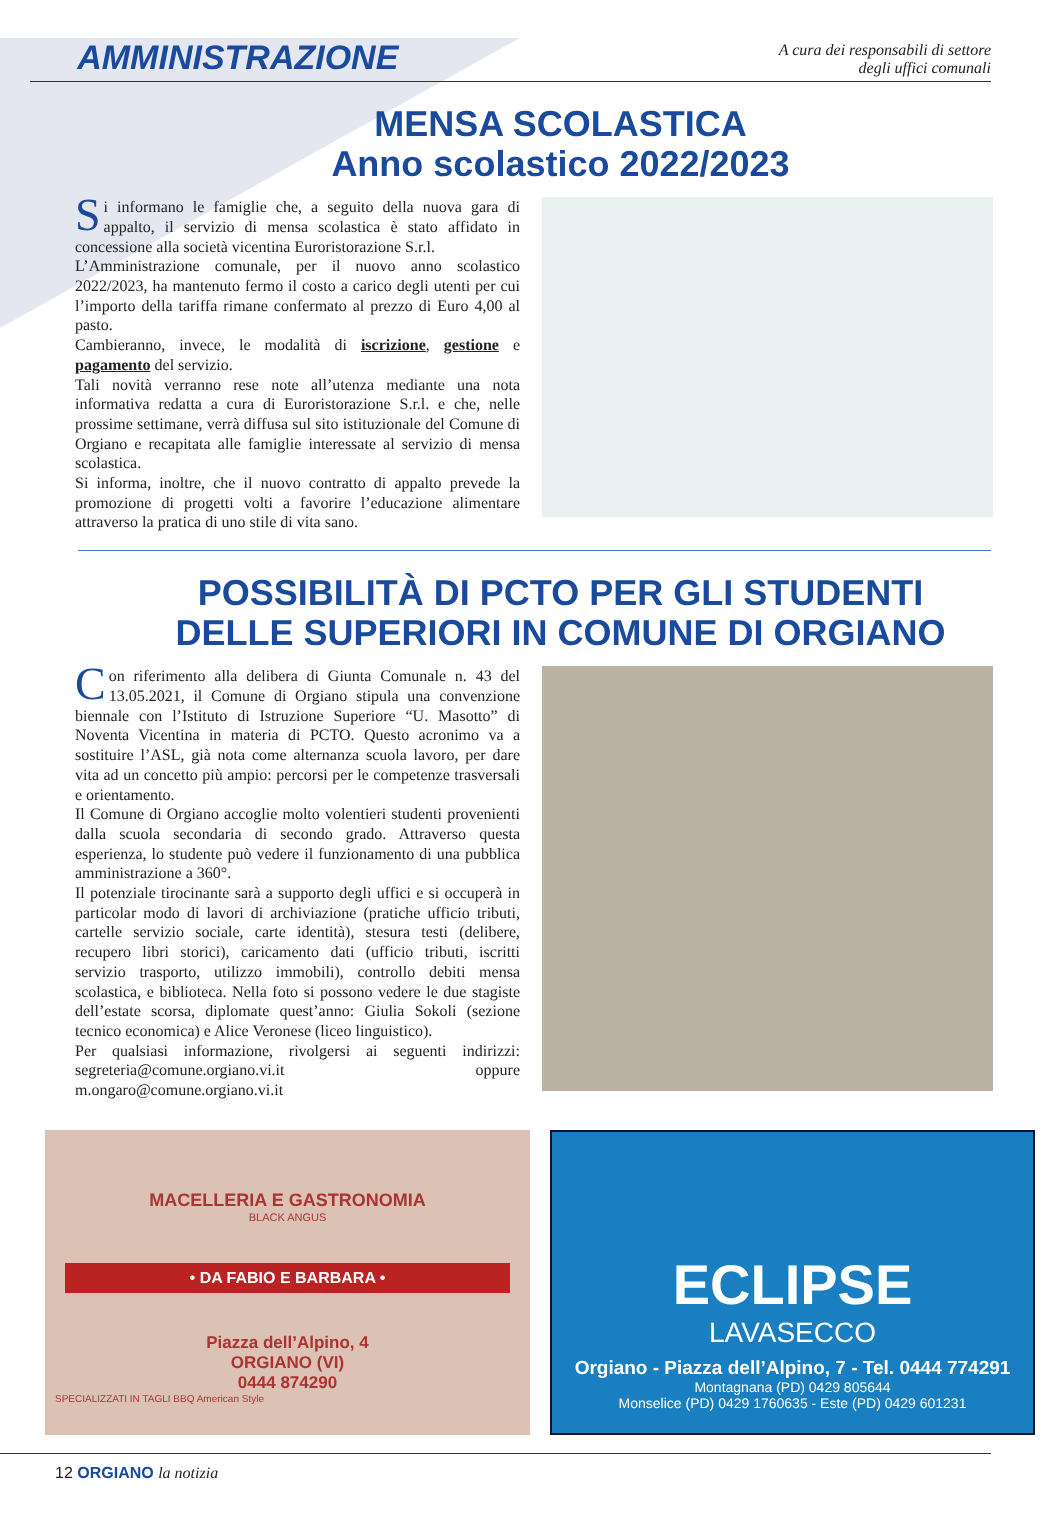AMMINISTRAZIONE
A cura dei responsabili di settore
degli uffici comunali
MENSA SCOLASTICA
Anno scolastico 2022/2023
Si informano le famiglie che, a seguito della nuova gara di appalto, il servizio di mensa scolastica è stato affidato in concessione alla società vicentina Euroristorazione S.r.l.
L’Amministrazione comunale, per il nuovo anno scolastico 2022/2023, ha mantenuto fermo il costo a carico degli utenti per cui l’importo della tariffa rimane confermato al prezzo di Euro 4,00 al pasto.
Cambieranno, invece, le modalità di iscrizione, gestione e pagamento del servizio.
Tali novità verranno rese note all’utenza mediante una nota informativa redatta a cura di Euroristorazione S.r.l. e che, nelle prossime settimane, verrà diffusa sul sito istituzionale del Comune di Orgiano e recapitata alle famiglie interessate al servizio di mensa scolastica.
Si informa, inoltre, che il nuovo contratto di appalto prevede la promozione di progetti volti a favorire l’educazione alimentare attraverso la pratica di uno stile di vita sano.
POSSIBILITÀ DI PCTO PER GLI STUDENTI
DELLE SUPERIORI IN COMUNE DI ORGIANO
Con riferimento alla delibera di Giunta Comunale n. 43 del 13.05.2021, il Comune di Orgiano stipula una convenzione biennale con l’Istituto di Istruzione Superiore “U. Masotto” di Noventa Vicentina in materia di PCTO. Questo acronimo va a sostituire l’ASL, già nota come alternanza scuola lavoro, per dare vita ad un concetto più ampio: percorsi per le competenze trasversali e orientamento.
Il Comune di Orgiano accoglie molto volentieri studenti provenienti dalla scuola secondaria di secondo grado. Attraverso questa esperienza, lo studente può vedere il funzionamento di una pubblica amministrazione a 360°.
Il potenziale tirocinante sarà a supporto degli uffici e si occuperà in particolar modo di lavori di archiviazione (pratiche ufficio tributi, cartelle servizio sociale, carte identità), stesura testi (delibere, recupero libri storici), caricamento dati (ufficio tributi, iscritti servizio trasporto, utilizzo immobili), controllo debiti mensa scolastica, e biblioteca. Nella foto si possono vedere le due stagiste dell’estate scorsa, diplomate quest’anno: Giulia Sokoli (sezione tecnico economica) e Alice Veronese (liceo linguistico).
Per qualsiasi informazione, rivolgersi ai seguenti indirizzi: segreteria@comune.orgiano.vi.it oppure m.ongaro@comune.orgiano.vi.it
MACELLERIA E GASTRONOMIA
BLACK ANGUS
• DA FABIO E BARBARA •
Piazza dell’Alpino, 4
ORGIANO (VI)
0444 874290
SPECIALIZZATI IN TAGLI BBQ American Style
ECLIPSE
LAVASECCO
Orgiano - Piazza dell’Alpino, 7 - Tel. 0444 774291
Montagnana (PD) 0429 805644
Monselice (PD) 0429 1760635 - Este (PD) 0429 601231
12 ORGIANO la notizia